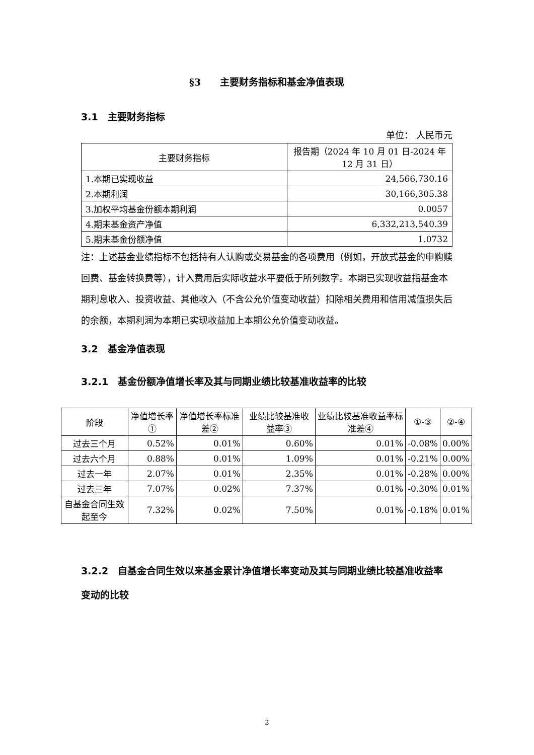§3　　主要财务指标和基金净值表现
3.1　主要财务指标
单位： 人民币元
| 主要财务指标 | 报告期（2024 年 10 月 01 日-2024 年 12 月 31 日） |
| --- | --- |
| 1.本期已实现收益 | 24,566,730.16 |
| 2.本期利润 | 30,166,305.38 |
| 3.加权平均基金份额本期利润 | 0.0057 |
| 4.期末基金资产净值 | 6,332,213,540.39 |
| 5.期末基金份额净值 | 1.0732 |
注：上述基金业绩指标不包括持有人认购或交易基金的各项费用（例如，开放式基金的申购赎回费、基金转换费等），计入费用后实际收益水平要低于所列数字。本期已实现收益指基金本期利息收入、投资收益、其他收入（不含公允价值变动收益）扣除相关费用和信用减值损失后的余额，本期利润为本期已实现收益加上本期公允价值变动收益。
3.2　基金净值表现
3.2.1　基金份额净值增长率及其与同期业绩比较基准收益率的比较
| 阶段 | 净值增长率① | 净值增长率标准差② | 业绩比较基准收益率③ | 业绩比较基准收益率标准差④ | ①-③ | ②-④ |
| --- | --- | --- | --- | --- | --- | --- |
| 过去三个月 | 0.52% | 0.01% | 0.60% | 0.01% | -0.08% | 0.00% |
| 过去六个月 | 0.88% | 0.01% | 1.09% | 0.01% | -0.21% | 0.00% |
| 过去一年 | 2.07% | 0.01% | 2.35% | 0.01% | -0.28% | 0.00% |
| 过去三年 | 7.07% | 0.02% | 7.37% | 0.01% | -0.30% | 0.01% |
| 自基金合同生效起至今 | 7.32% | 0.02% | 7.50% | 0.01% | -0.18% | 0.01% |
3.2.2　自基金合同生效以来基金累计净值增长率变动及其与同期业绩比较基准收益率变动的比较
3